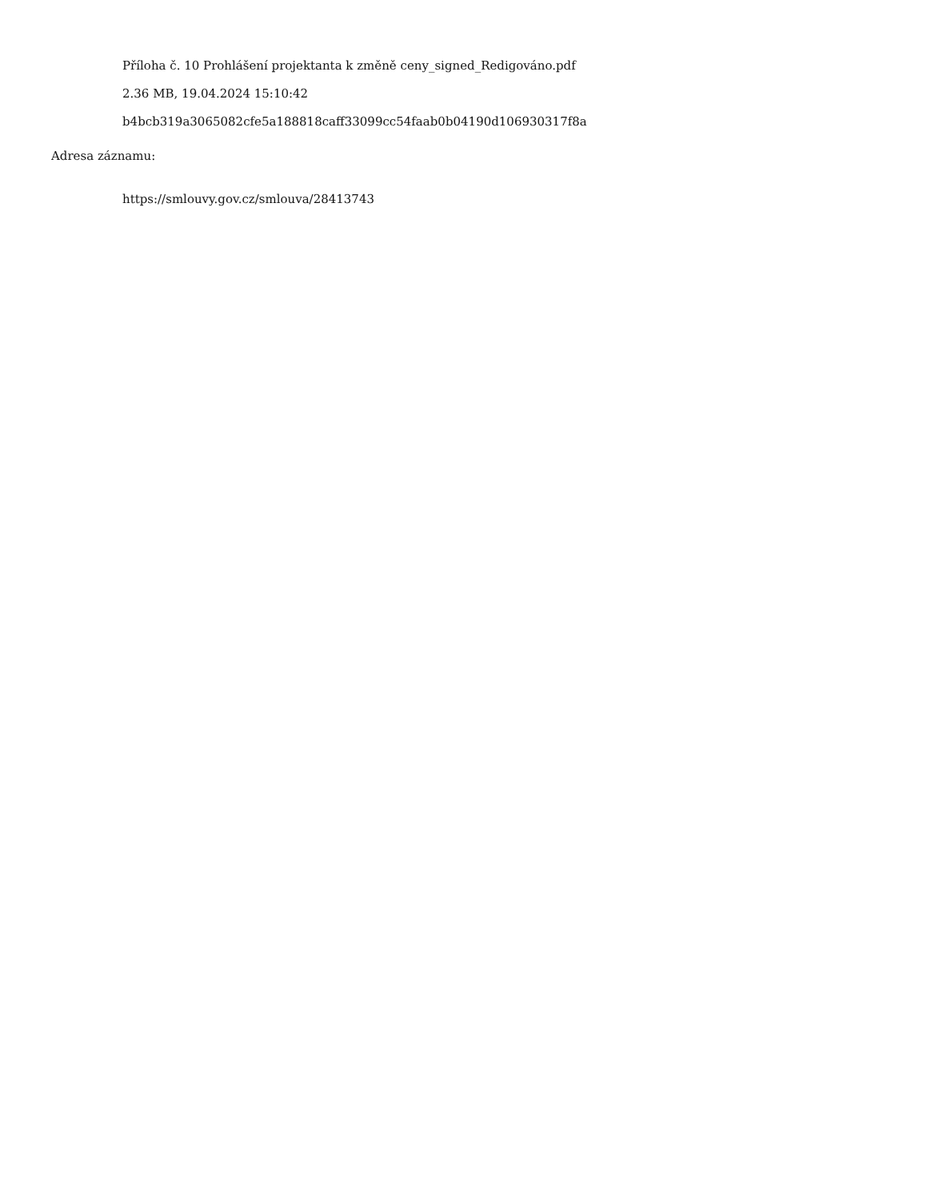Příloha č. 10 Prohlášení projektanta k změně ceny_signed_Redigováno.pdf
2.36 MB, 19.04.2024 15:10:42
b4bcb319a3065082cfe5a188818caff33099cc54faab0b04190d106930317f8a
Adresa záznamu:
https://smlouvy.gov.cz/smlouva/28413743